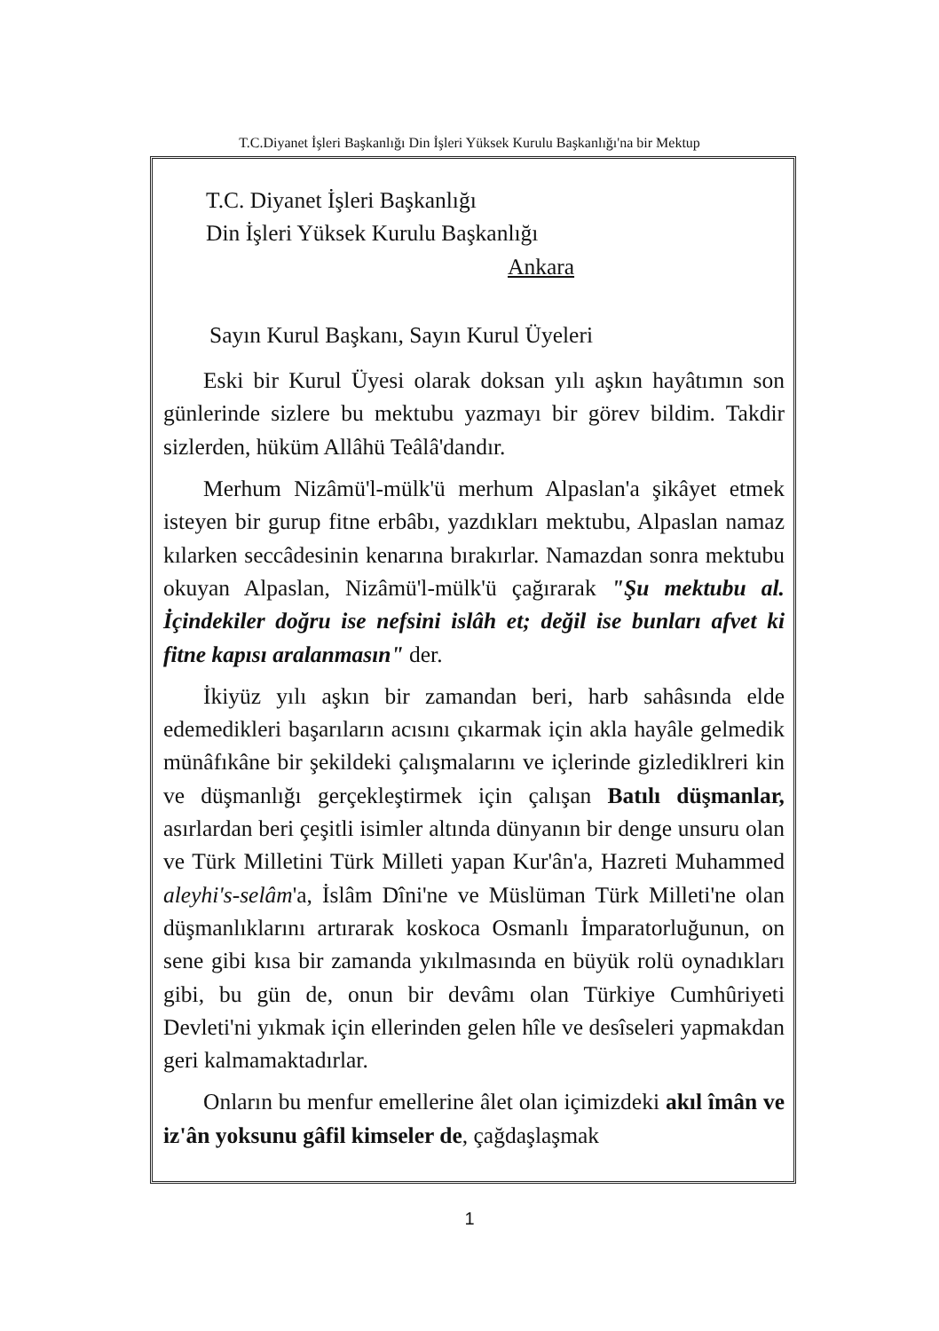T.C.Diyanet İşleri Başkanlığı Din İşleri Yüksek Kurulu Başkanlığı'na bir Mektup
T.C. Diyanet İşleri Başkanlığı
Din İşleri Yüksek Kurulu Başkanlığı
Ankara
Sayın Kurul Başkanı, Sayın Kurul Üyeleri
Eski bir Kurul Üyesi olarak doksan yılı aşkın hayâtımın son günlerinde sizlere bu mektubu yazmayı bir görev bildim. Takdir sizlerden, hüküm Allâhü Teâlâ'dandır.
Merhum Nizâmü'l-mülk'ü merhum Alpaslan'a şikâyet etmek isteyen bir gurup fitne erbâbı, yazdıkları mektubu, Alpaslan namaz kılarken seccâdesinin kenarına bırakırlar. Namazdan sonra mektubu okuyan Alpaslan, Nizâmü'l-mülk'ü çağırarak "Şu mektubu al. İçindekiler doğru ise nefsini islâh et; değil ise bunları afvet ki fitne kapısı aralanmasın" der.
İkiyüz yılı aşkın bir zamandan beri, harb sahâsında elde edemedikleri başarıların acısını çıkarmak için akla hayâle gelmedik münâfıkâne bir şekildeki çalışmalarını ve içlerinde gizlediklreri kin ve düşmanlığı gerçekleştirmek için çalışan Batılı düşmanlar, asırlardan beri çeşitli isimler altında dünyanın bir denge unsuru olan ve Türk Milletini Türk Milleti yapan Kur'ân'a, Hazreti Muhammed aleyhi's-selâm'a, İslâm Dîni'ne ve Müslüman Türk Milleti'ne olan düşmanlıklarını artırarak koskoca Osmanlı İmparatorluğunun, on sene gibi kısa bir zamanda yıkılmasında en büyük rolü oynadıkları gibi, bu gün de, onun bir devâmı olan Türkiye Cumhûriyeti Devleti'ni yıkmak için ellerinden gelen hîle ve desîseleri yapmakdan geri kalmamaktadırlar.
Onların bu menfur emellerine âlet olan içimizdeki akıl îmân ve iz'ân yoksunu gâfil kimseler de, çağdaşlaşmak
1